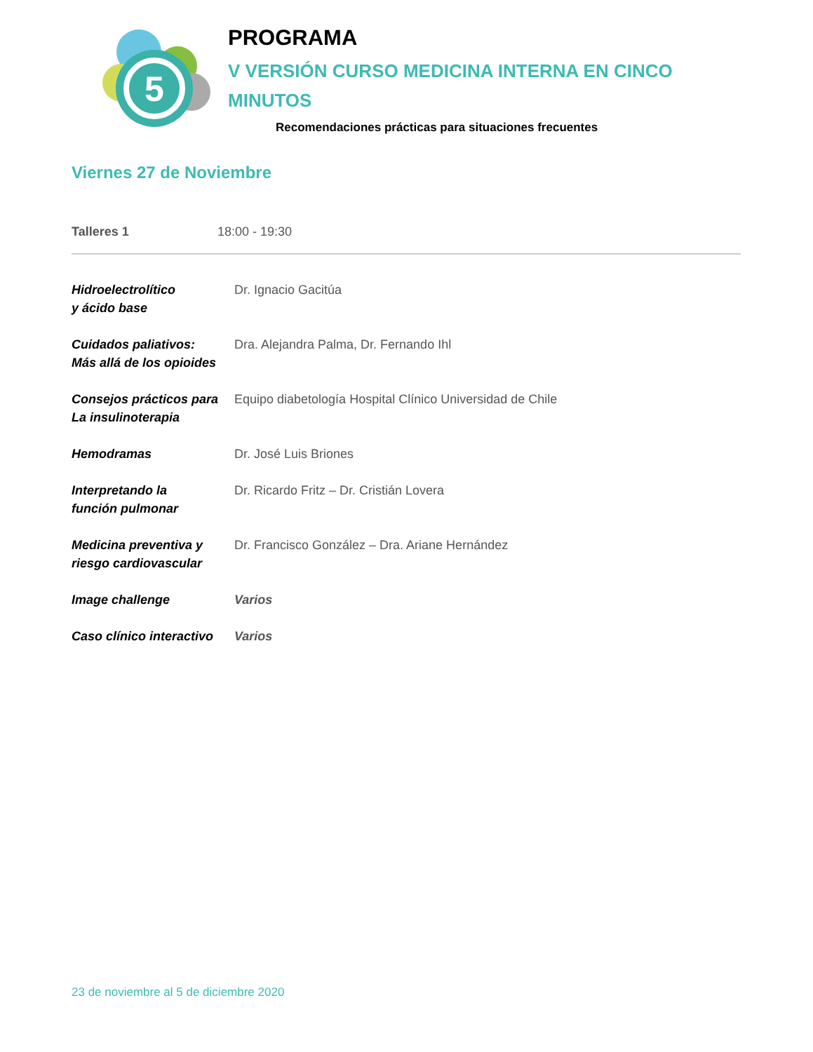5
PROGRAMA
V VERSIÓN CURSO MEDICINA INTERNA EN CINCO
MINUTOS
Recomendaciones prácticas para situaciones frecuentes
Viernes 27 de Noviembre
Talleres 1 18:00 - 19:30
| Hidroelectrolítico y ácido base | Dr. Ignacio Gacitúa |
| Cuidados paliativos: Más allá de los opioides | Dra. Alejandra Palma, Dr. Fernando Ihl |
| Consejos prácticos para La insulinoterapia | Equipo diabetología Hospital Clínico Universidad de Chile |
| Hemodramas | Dr. José Luis Briones |
| Interpretando la función pulmonar | Dr. Ricardo Fritz – Dr. Cristián Lovera |
| Medicina preventiva y riesgo cardiovascular | Dr. Francisco González – Dra. Ariane Hernández |
| Image challenge | Varios |
| Caso clínico interactivo | Varios |
23 de noviembre al 5 de diciembre 2020